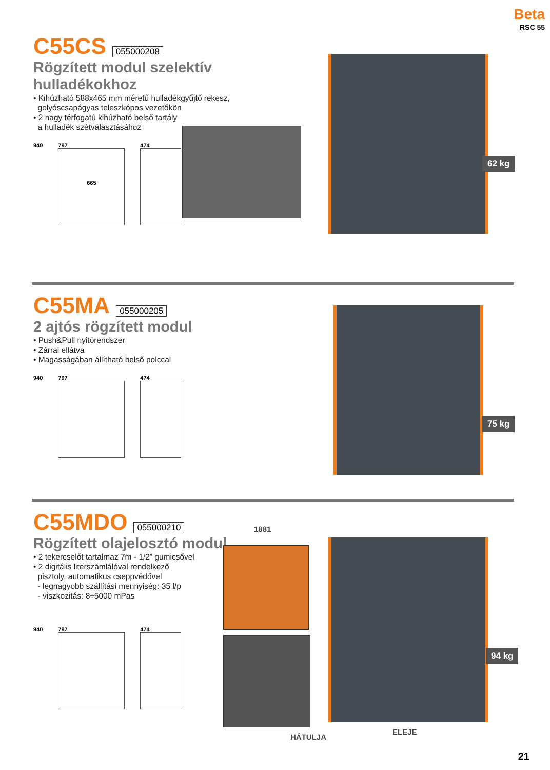Beta
RSC 55
C55CS
055000208
Rögzített modul szelektív hulladékokhoz
• Kihúzható 588x465 mm méretű hulladékgyűjtő rekesz,
golyóscsapágyas teleszkópos vezetőkön
• 2 nagy térfogatú kihúzható belső tartály
a hulladék szétválasztásához
940 797
665
474
62 kg
C55MA
055000205
2 ajtós rögzített modul
• Push&Pull nyitórendszer
• Zárral ellátva
• Magasságában állítható belső polccal
940 797 474
75 kg
C55MDO
055000210
Rögzített olajelosztó modul
• 2 tekercselőt tartalmaz 7m - 1/2” gumicsővel
• 2 digitális literszámlálóval rendelkező
pisztoly, automatikus cseppvédővel
- legnagyobb szállítási mennyiség: 35 l/p
- viszkozitás: 8÷5000 mPas
940 797 474
1881
94 kg
HÁTULJA
ELEJE
21